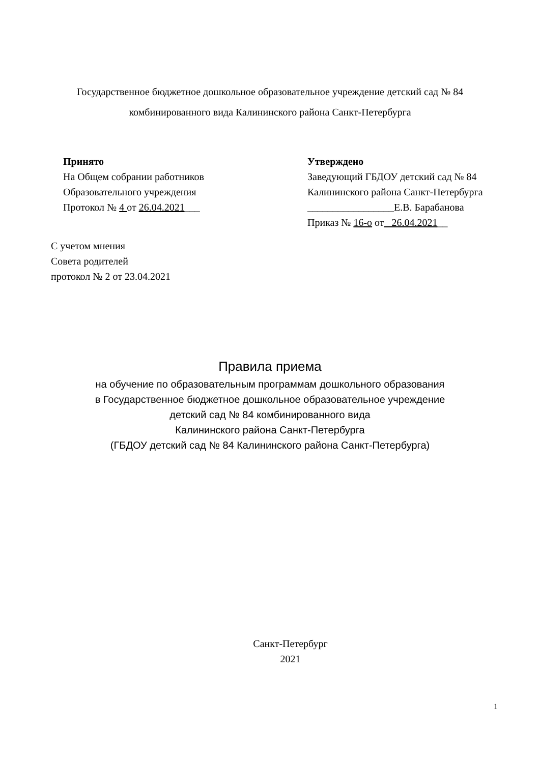Государственное бюджетное дошкольное образовательное учреждение детский сад № 84
комбинированного вида Калининского района Санкт-Петербурга
Принято
На Общем собрании работников
Образовательного учреждения
Протокол № 4 от 26.04.2021___
Утверждено
Заведующий ГБДОУ детский сад № 84
Калининского района Санкт-Петербурга
_________________Е.В. Барабанова
Приказ № 16-о от _26.04.2021__
С учетом мнения
Совета родителей
протокол № 2 от 23.04.2021
Правила приема
на обучение по образовательным программам дошкольного образования
в Государственное бюджетное дошкольное образовательное учреждение
детский сад № 84 комбинированного вида
Калининского района Санкт-Петербурга
(ГБДОУ детский сад № 84 Калининского района Санкт-Петербурга)
Санкт-Петербург
2021
1